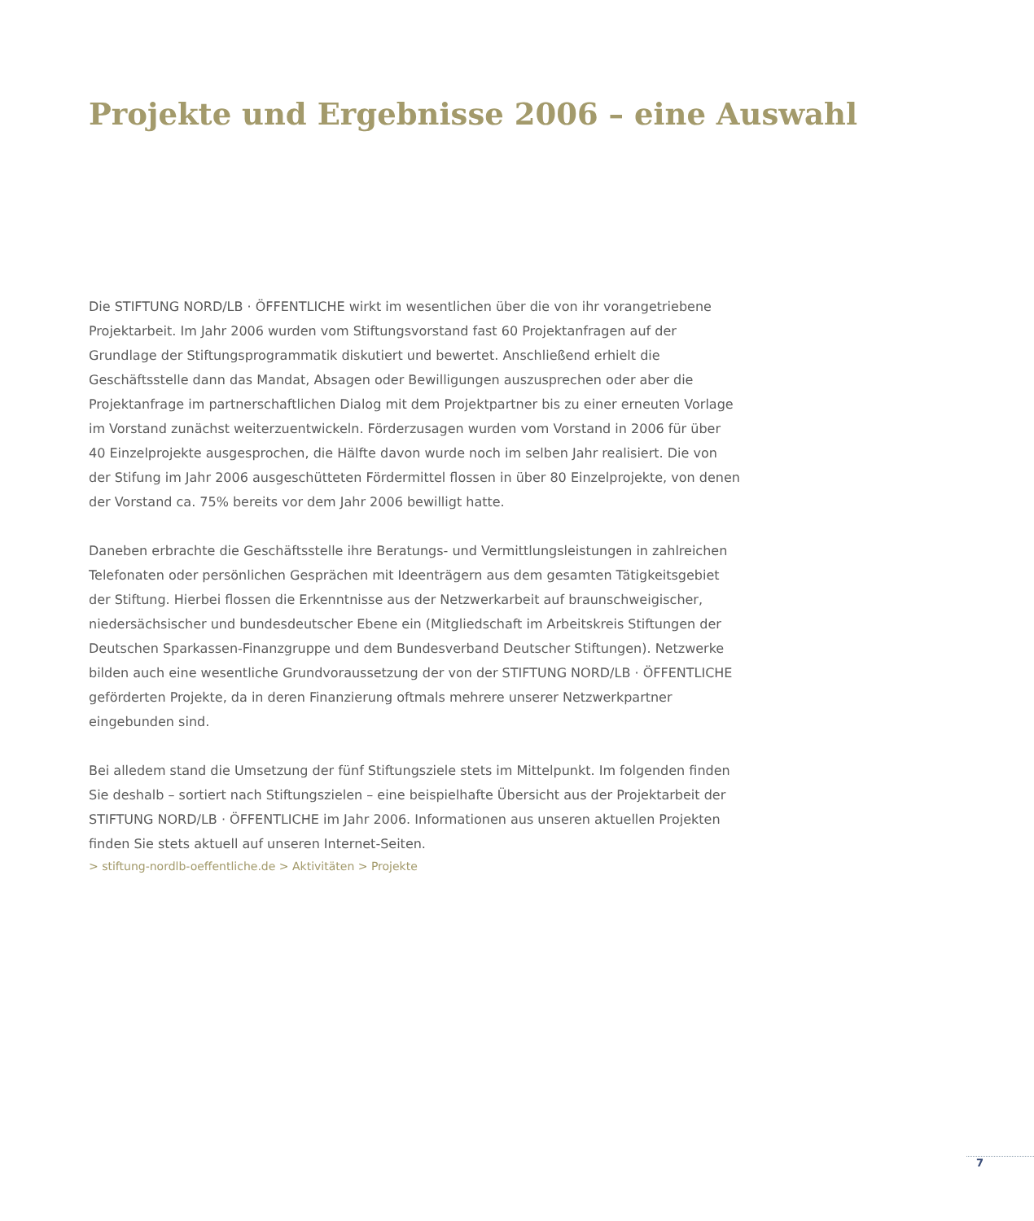Projekte und Ergebnisse 2006 – eine Auswahl
Die STIFTUNG NORD/LB · ÖFFENTLICHE wirkt im wesentlichen über die von ihr vorangetriebene Projektarbeit. Im Jahr 2006 wurden vom Stiftungsvorstand fast 60 Projektanfragen auf der Grundlage der Stiftungsprogrammatik diskutiert und bewertet. Anschließend erhielt die Geschäftsstelle dann das Mandat, Absagen oder Bewilligungen auszusprechen oder aber die Projektanfrage im partnerschaftlichen Dialog mit dem Projektpartner bis zu einer erneuten Vorlage im Vorstand zunächst weiterzuentwickeln. Förderzusagen wurden vom Vorstand in 2006 für über 40 Einzelprojekte ausgesprochen, die Hälfte davon wurde noch im selben Jahr realisiert. Die von der Stifung im Jahr 2006 ausgeschütteten Fördermittel flossen in über 80 Einzelprojekte, von denen der Vorstand ca. 75% bereits vor dem Jahr 2006 bewilligt hatte.
Daneben erbrachte die Geschäftsstelle ihre Beratungs- und Vermittlungsleistungen in zahlreichen Telefonaten oder persönlichen Gesprächen mit Ideenträgern aus dem gesamten Tätigkeitsgebiet der Stiftung. Hierbei flossen die Erkenntnisse aus der Netzwerkarbeit auf braunschweigischer, niedersächsischer und bundesdeutscher Ebene ein (Mitgliedschaft im Arbeitskreis Stiftungen der Deutschen Sparkassen-Finanzgruppe und dem Bundesverband Deutscher Stiftungen). Netzwerke bilden auch eine wesentliche Grundvoraussetzung der von der STIFTUNG NORD/LB · ÖFFENTLICHE geförderten Projekte, da in deren Finanzierung oftmals mehrere unserer Netzwerkpartner eingebunden sind.
Bei alledem stand die Umsetzung der fünf Stiftungsziele stets im Mittelpunkt. Im folgenden finden Sie deshalb – sortiert nach Stiftungszielen – eine beispielhafte Übersicht aus der Projektarbeit der STIFTUNG NORD/LB · ÖFFENTLICHE im Jahr 2006. Informationen aus unseren aktuellen Projekten finden Sie stets aktuell auf unseren Internet-Seiten.
> stiftung-nordlb-oeffentliche.de > Aktivitäten > Projekte
7